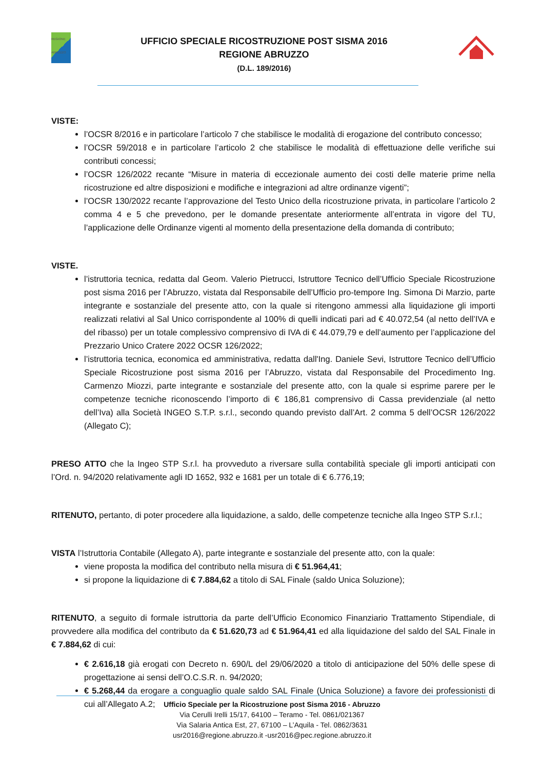REGIONE ABRUZZO
UFFICIO SPECIALE RICOSTRUZIONE POST SISMA 2016
REGIONE ABRUZZO
(D.L. 189/2016)
VISTE:
l’OCSR 8/2016 e in particolare l’articolo 7 che stabilisce le modalità di erogazione del contributo concesso;
l’OCSR 59/2018 e in particolare l’articolo 2 che stabilisce le modalità di effettuazione delle verifiche sui contributi concessi;
l’OCSR 126/2022 recante “Misure in materia di eccezionale aumento dei costi delle materie prime nella ricostruzione ed altre disposizioni e modifiche e integrazioni ad altre ordinanze vigenti”;
l’OCSR 130/2022 recante l’approvazione del Testo Unico della ricostruzione privata, in particolare l’articolo 2 comma 4 e 5 che prevedono, per le domande presentate anteriormente all’entrata in vigore del TU, l’applicazione delle Ordinanze vigenti al momento della presentazione della domanda di contributo;
VISTE.
l’istruttoria tecnica, redatta dal Geom. Valerio Pietrucci, Istruttore Tecnico dell’Ufficio Speciale Ricostruzione post sisma 2016 per l’Abruzzo, vistata dal Responsabile dell’Ufficio pro-tempore Ing. Simona Di Marzio, parte integrante e sostanziale del presente atto, con la quale si ritengono ammessi alla liquidazione gli importi realizzati relativi al Sal Unico corrispondente al 100% di quelli indicati pari ad € 40.072,54 (al netto dell’IVA e del ribasso) per un totale complessivo comprensivo di IVA di € 44.079,79 e dell’aumento per l’applicazione del Prezzario Unico Cratere 2022 OCSR 126/2022;
l’istruttoria tecnica, economica ed amministrativa, redatta dall'Ing. Daniele Sevi, Istruttore Tecnico dell’Ufficio Speciale Ricostruzione post sisma 2016 per l’Abruzzo, vistata dal Responsabile del Procedimento Ing. Carmenzo Miozzi, parte integrante e sostanziale del presente atto, con la quale si esprime parere per le competenze tecniche riconoscendo l’importo di € 186,81 comprensivo di Cassa previdenziale (al netto dell’Iva) alla Società INGEO S.T.P. s.r.l., secondo quando previsto dall’Art. 2 comma 5 dell’OCSR 126/2022 (Allegato C);
PRESO ATTO che la Ingeo STP S.r.l. ha provveduto a riversare sulla contabilità speciale gli importi anticipati con l’Ord. n. 94/2020 relativamente agli ID 1652, 932 e 1681 per un totale di € 6.776,19;
RITENUTO, pertanto, di poter procedere alla liquidazione, a saldo, delle competenze tecniche alla Ingeo STP S.r.l.;
VISTA l’Istruttoria Contabile (Allegato A), parte integrante e sostanziale del presente atto, con la quale:
viene proposta la modifica del contributo nella misura di € 51.964,41;
si propone la liquidazione di € 7.884,62 a titolo di SAL Finale (saldo Unica Soluzione);
RITENUTO, a seguito di formale istruttoria da parte dell’Ufficio Economico Finanziario Trattamento Stipendiale, di provvedere alla modifica del contributo da € 51.620,73 ad € 51.964,41 ed alla liquidazione del saldo del SAL Finale in € 7.884,62 di cui:
€ 2.616,18 già erogati con Decreto n. 690/L del 29/06/2020 a titolo di anticipazione del 50% delle spese di progettazione ai sensi dell’O.C.S.R. n. 94/2020;
€ 5.268,44 da erogare a conguaglio quale saldo SAL Finale (Unica Soluzione) a favore dei professionisti di cui all’Allegato A.2;
Ufficio Speciale per la Ricostruzione post Sisma 2016 - Abruzzo
Via Cerulli Irelli 15/17, 64100 – Teramo - Tel. 0861/021367
Via Salaria Antica Est, 27, 67100 – L’Aquila - Tel. 0862/3631
usr2016@regione.abruzzo.it -usr2016@pec.regione.abruzzo.it